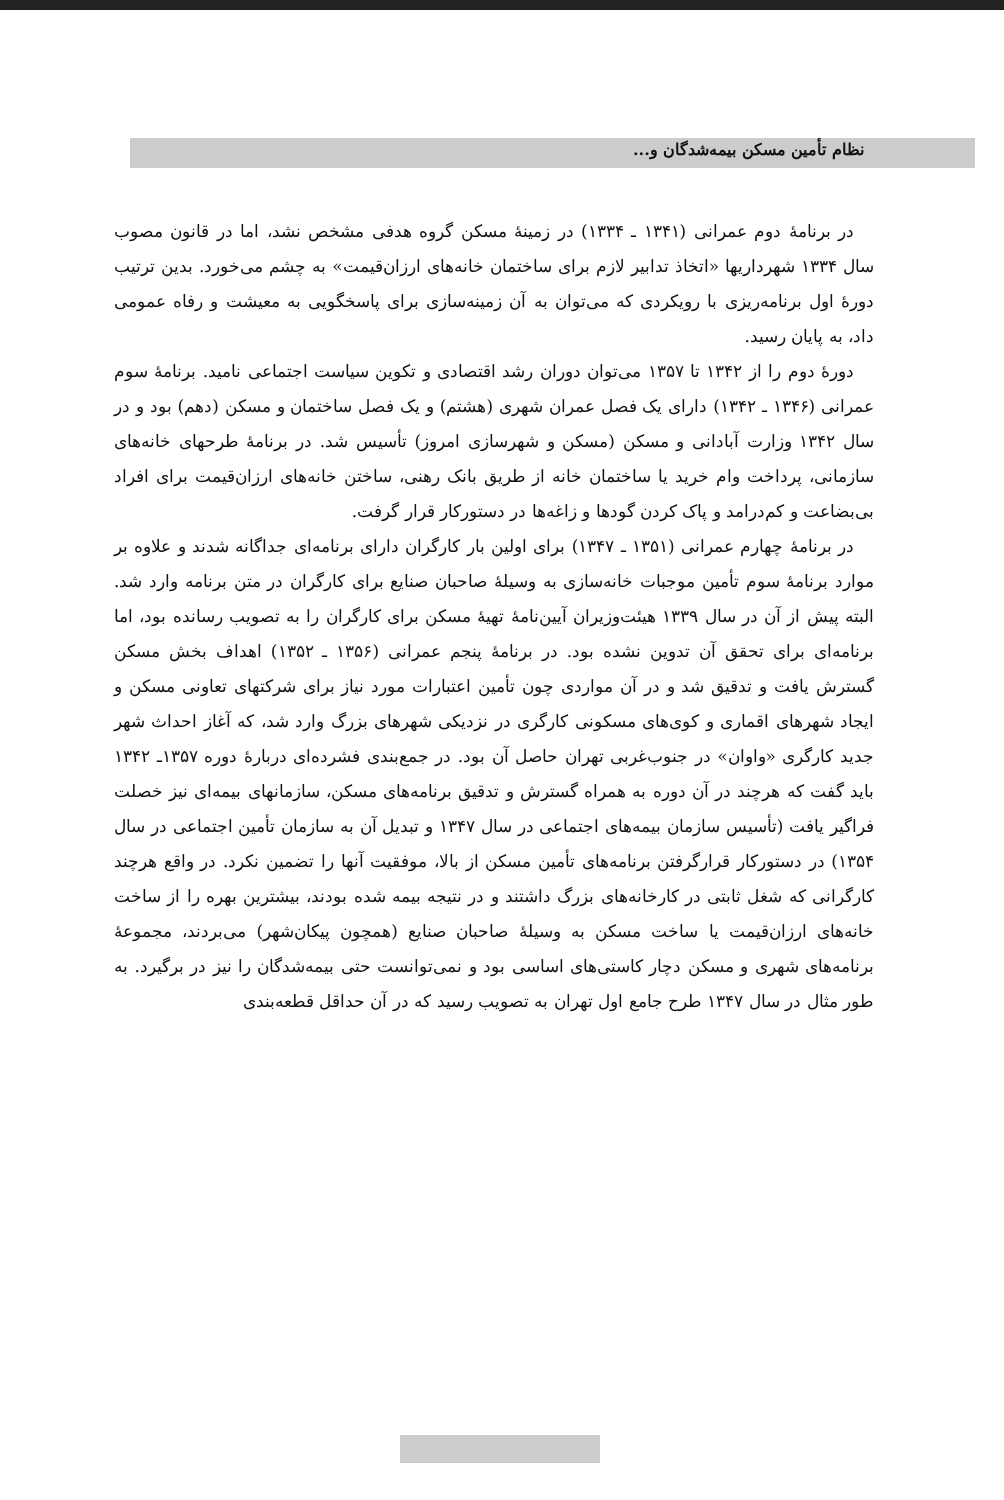نظام تأمین مسکن بیمه‌شدگان و...
در برنامهٔ دوم عمرانی (۱۳۴۱ ـ ۱۳۳۴) در زمینهٔ مسکن گروه هدفی مشخص نشد، اما در قانون مصوب سال ۱۳۳۴ شهرداریها «اتخاذ تدابیر لازم برای ساختمان خانه‌های ارزان‌قیمت» به چشم می‌خورد. بدین ترتیب دورهٔ اول برنامه‌ریزی با رویکردی که می‌توان به آن زمینه‌سازی برای پاسخگویی به معیشت و رفاه عمومی داد، به پایان رسید.
دورهٔ دوم را از ۱۳۴۲ تا ۱۳۵۷ می‌توان دوران رشد اقتصادی و تکوین سیاست اجتماعی نامید. برنامهٔ سوم عمرانی (۱۳۴۶ ـ ۱۳۴۲) دارای یک فصل عمران شهری (هشتم) و یک فصل ساختمان و مسکن (دهم) بود و در سال ۱۳۴۲ وزارت آبادانی و مسکن (مسکن و شهرسازی امروز) تأسیس شد. در برنامهٔ طرحهای خانه‌های سازمانی، پرداخت وام خرید یا ساختمان خانه از طریق بانک رهنی، ساختن خانه‌های ارزان‌قیمت برای افراد بی‌بضاعت و کم‌درامد و پاک کردن گودها و زاغه‌ها در دستورکار قرار گرفت.
در برنامهٔ چهارم عمرانی (۱۳۵۱ ـ ۱۳۴۷) برای اولین بار کارگران دارای برنامه‌ای جداگانه شدند و علاوه بر موارد برنامهٔ سوم تأمین موجبات خانه‌سازی به وسیلهٔ صاحبان صنایع برای کارگران در متن برنامه وارد شد. البته پیش از آن در سال ۱۳۳۹ هیئت‌وزیران آیین‌نامهٔ تهیهٔ مسکن برای کارگران را به تصویب رسانده بود، اما برنامه‌ای برای تحقق آن تدوین نشده بود. در برنامهٔ پنجم عمرانی (۱۳۵۶ ـ ۱۳۵۲) اهداف بخش مسکن گسترش یافت و تدقیق شد و در آن مواردی چون تأمین اعتبارات مورد نیاز برای شرکتهای تعاونی مسکن و ایجاد شهرهای اقماری و کوی‌های مسکونی کارگری در نزدیکی شهرهای بزرگ وارد شد، که آغاز احداث شهر جدید کارگری «واوان» در جنوب‌غربی تهران حاصل آن بود. در جمع‌بندی فشرده‌ای دربارهٔ دوره ۱۳۵۷ـ ۱۳۴۲ باید گفت که هرچند در آن دوره به همراه گسترش و تدقیق برنامه‌های مسکن، سازمانهای بیمه‌ای نیز خصلت فراگیر یافت (تأسیس سازمان بیمه‌های اجتماعی در سال ۱۳۴۷ و تبدیل آن به سازمان تأمین اجتماعی در سال ۱۳۵۴) در دستورکار قرارگرفتن برنامه‌های تأمین مسکن از بالا، موفقیت آنها را تضمین نکرد. در واقع هرچند کارگرانی که شغل ثابتی در کارخانه‌های بزرگ داشتند و در نتیجه بیمه شده بودند، بیشترین بهره را از ساخت خانه‌های ارزان‌قیمت یا ساخت مسکن به وسیلهٔ صاحبان صنایع (همچون پیکان‌شهر) می‌بردند، مجموعهٔ برنامه‌های شهری و مسکن دچار کاستی‌های اساسی بود و نمی‌توانست حتی بیمه‌شدگان را نیز در برگیرد. به طور مثال در سال ۱۳۴۷ طرح جامع اول تهران به تصویب رسید که در آن حداقل قطعه‌بندی